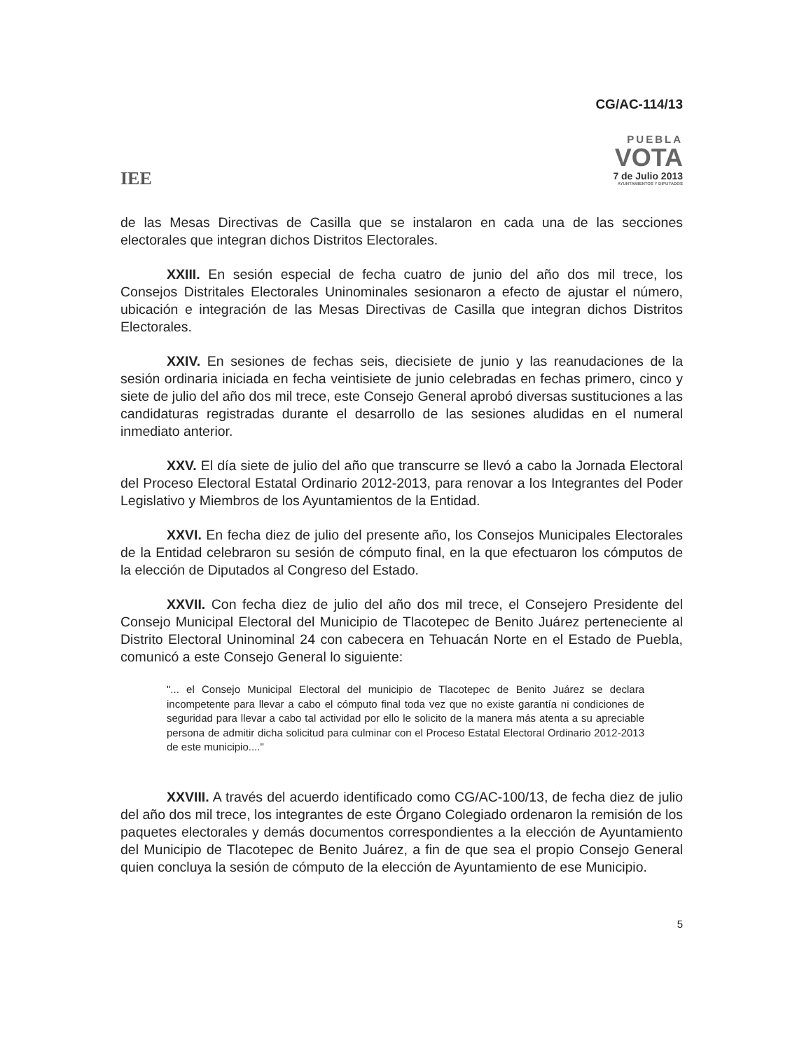CG/AC-114/13
IEE
PUEBLA
VOTA
7 de Julio 2013
AYUNTAMIENTOS Y DIPUTADOS
de las Mesas Directivas de Casilla que se instalaron en cada una de las secciones electorales que integran dichos Distritos Electorales.
XXIII. En sesión especial de fecha cuatro de junio del año dos mil trece, los Consejos Distritales Electorales Uninominales sesionaron a efecto de ajustar el número, ubicación e integración de las Mesas Directivas de Casilla que integran dichos Distritos Electorales.
XXIV. En sesiones de fechas seis, diecisiete de junio y las reanudaciones de la sesión ordinaria iniciada en fecha veintisiete de junio celebradas en fechas primero, cinco y siete de julio del año dos mil trece, este Consejo General aprobó diversas sustituciones a las candidaturas registradas durante el desarrollo de las sesiones aludidas en el numeral inmediato anterior.
XXV. El día siete de julio del año que transcurre se llevó a cabo la Jornada Electoral del Proceso Electoral Estatal Ordinario 2012-2013, para renovar a los Integrantes del Poder Legislativo y Miembros de los Ayuntamientos de la Entidad.
XXVI. En fecha diez de julio del presente año, los Consejos Municipales Electorales de la Entidad celebraron su sesión de cómputo final, en la que efectuaron los cómputos de la elección de Diputados al Congreso del Estado.
XXVII. Con fecha diez de julio del año dos mil trece, el Consejero Presidente del Consejo Municipal Electoral del Municipio de Tlacotepec de Benito Juárez perteneciente al Distrito Electoral Uninominal 24 con cabecera en Tehuacán Norte en el Estado de Puebla, comunicó a este Consejo General lo siguiente:
"... el Consejo Municipal Electoral del municipio de Tlacotepec de Benito Juárez se declara incompetente para llevar a cabo el cómputo final toda vez que no existe garantía ni condiciones de seguridad para llevar a cabo tal actividad por ello le solicito de la manera más atenta a su apreciable persona de admitir dicha solicitud para culminar con el Proceso Estatal Electoral Ordinario 2012-2013 de este municipio...."
XXVIII. A través del acuerdo identificado como CG/AC-100/13, de fecha diez de julio del año dos mil trece, los integrantes de este Órgano Colegiado ordenaron la remisión de los paquetes electorales y demás documentos correspondientes a la elección de Ayuntamiento del Municipio de Tlacotepec de Benito Juárez, a fin de que sea el propio Consejo General quien concluya la sesión de cómputo de la elección de Ayuntamiento de ese Municipio.
5